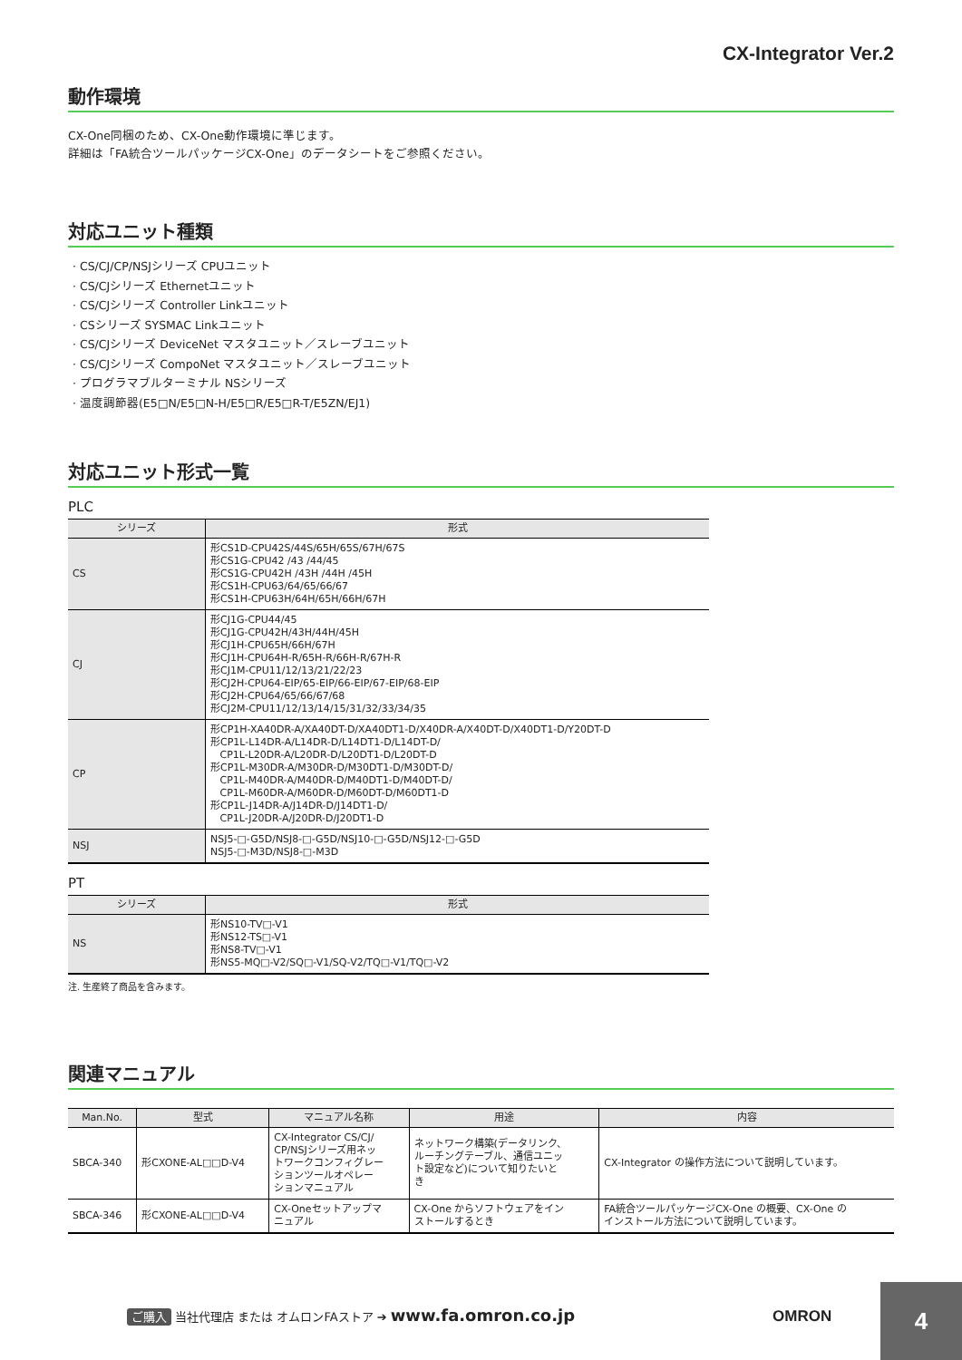CX-Integrator Ver.2
動作環境
CX-One同梱のため、CX-One動作環境に準じます。
詳細は「FA統合ツールパッケージCX-One」のデータシートをご参照ください。
対応ユニット種類
· CS/CJ/CP/NSJシリーズ CPUユニット
· CS/CJシリーズ Ethernetユニット
· CS/CJシリーズ Controller Linkユニット
· CSシリーズ SYSMAC Linkユニット
· CS/CJシリーズ DeviceNet マスタユニット／スレーブユニット
· CS/CJシリーズ CompoNet マスタユニット／スレーブユニット
· プログラマブルターミナル NSシリーズ
· 温度調節器(E5□N/E5□N-H/E5□R/E5□R-T/E5ZN/EJ1)
対応ユニット形式一覧
PLC
| シリーズ | 形式 |
| --- | --- |
| CS | 形CS1D-CPU42S/44S/65H/65S/67H/67S 形CS1G-CPU42 /43 /44/45 形CS1G-CPU42H /43H /44H /45H 形CS1H-CPU63/64/65/66/67 形CS1H-CPU63H/64H/65H/66H/67H |
| CJ | 形CJ1G-CPU44/45 形CJ1G-CPU42H/43H/44H/45H 形CJ1H-CPU65H/66H/67H 形CJ1H-CPU64H-R/65H-R/66H-R/67H-R 形CJ1M-CPU11/12/13/21/22/23 形CJ2H-CPU64-EIP/65-EIP/66-EIP/67-EIP/68-EIP 形CJ2H-CPU64/65/66/67/68 形CJ2M-CPU11/12/13/14/15/31/32/33/34/35 |
| CP | 形CP1H-XA40DR-A/XA40DT-D/XA40DT1-D/X40DR-A/X40DT-D/X40DT1-D/Y20DT-D 形CP1L-L14DR-A/L14DR-D/L14DT1-D/L14DT-D/ CP1L-L20DR-A/L20DR-D/L20DT1-D/L20DT-D 形CP1L-M30DR-A/M30DR-D/M30DT1-D/M30DT-D/ CP1L-M40DR-A/M40DR-D/M40DT1-D/M40DT-D/ CP1L-M60DR-A/M60DR-D/M60DT-D/M60DT1-D 形CP1L-J14DR-A/J14DR-D/J14DT1-D/ CP1L-J20DR-A/J20DR-D/J20DT1-D |
| NSJ | NSJ5-□-G5D/NSJ8-□-G5D/NSJ10-□-G5D/NSJ12-□-G5D NSJ5-□-M3D/NSJ8-□-M3D |
PT
| シリーズ | 形式 |
| --- | --- |
| NS | 形NS10-TV□-V1 形NS12-TS□-V1 形NS8-TV□-V1 形NS5-MQ□-V2/SQ□-V1/SQ-V2/TQ□-V1/TQ□-V2 |
注. 生産終了商品を含みます。
関連マニュアル
| Man.No. | 型式 | マニュアル名称 | 用途 | 内容 |
| --- | --- | --- | --- | --- |
| SBCA-340 | 形CXONE-AL□□D-V4 | CX-Integrator CS/CJ/ CP/NSJシリーズ用ネッ トワークコンフィグレー ションツールオペレー ションマニュアル | ネットワーク構築(データリンク、 ルーチングテーブル、通信ユニッ ト設定など)について知りたいと き | CX-Integrator の操作方法について説明しています。 |
| SBCA-346 | 形CXONE-AL□□D-V4 | CX-Oneセットアップマ ニュアル | CX-One からソフトウェアをイン ストールするとき | FA統合ツールパッケージCX-One の概要、CX-One の インストール方法について説明しています。 |
ご購入 当社代理店 または オムロンFAストア ➔ www.fa.omron.co.jp
OMRON
4